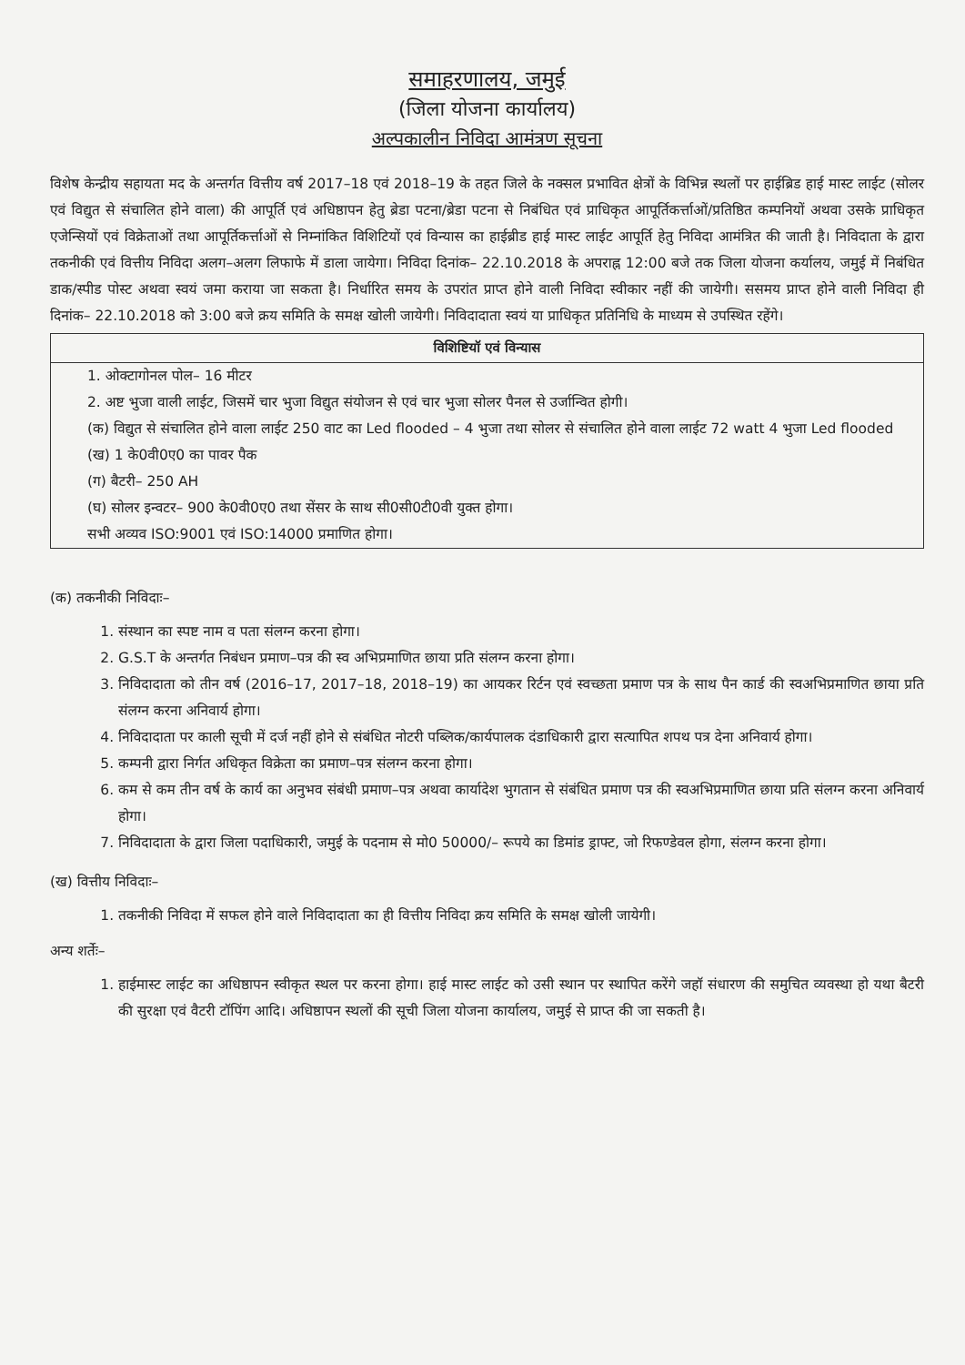समाहरणालय, जमुई
(जिला योजना कार्यालय)
अल्पकालीन निविदा आमंत्रण सूचना
विशेष केन्द्रीय सहायता मद के अन्तर्गत वित्तीय वर्ष 2017–18 एवं 2018–19 के तहत जिले के नक्सल प्रभावित क्षेत्रों के विभिन्न स्थलों पर हाईब्रिड हाई मास्ट लाईट (सोलर एवं विद्युत से संचालित होने वाला) की आपूर्ति एवं अधिष्ठापन हेतु ब्रेडा पटना/ब्रेडा पटना से निबंधित एवं प्राधिकृत आपूर्तिकर्त्ताओं/प्रतिष्ठित कम्पनियों अथवा उसके प्राधिकृत एजेन्सियों एवं विक्रेताओं तथा आपूर्तिकर्त्ताओं से निम्नांकित विशिटियों एवं विन्यास का हाईब्रीड हाई मास्ट लाईट आपूर्ति हेतु निविदा आमंत्रित की जाती है। निविदाता के द्वारा तकनीकी एवं वित्तीय निविदा अलग–अलग लिफाफे में डाला जायेगा। निविदा दिनांक– 22.10.2018 के अपराह्न 12:00 बजे तक जिला योजना कर्यालय, जमुई में निबंधित डाक/स्पीड पोस्ट अथवा स्वयं जमा कराया जा सकता है। निर्धारित समय के उपरांत प्राप्त होने वाली निविदा स्वीकार नहीं की जायेगी। ससमय प्राप्त होने वाली निविदा ही दिनांक– 22.10.2018 को 3:00 बजे क्रय समिति के समक्ष खोली जायेगी। निविदादाता स्वयं या प्राधिकृत प्रतिनिधि के माध्यम से उपस्थित रहेंगे।
| विशिष्टियॉ एवं विन्यास |
| --- |
| 1. ओक्टागोनल पोल– 16 मीटर 2. अष्ट भुजा वाली लाईट, जिसमें चार भुजा विद्युत संयोजन से एवं चार भुजा सोलर पैनल से उर्जान्वित होगी। (क) विद्युत से संचालित होने वाला लाईट 250 वाट का Led flooded – 4 भुजा तथा सोलर से संचालित होने वाला लाईट 72 watt 4 भुजा Led flooded (ख) 1 के0वी0ए0 का पावर पैक (ग) बैटरी– 250 AH (घ) सोलर इन्वटर– 900 के0वी0ए0 तथा सेंसर के साथ सी0सी0टी0वी युक्त होगा। सभी अव्यव ISO:9001 एवं ISO:14000 प्रमाणित होगा। |
(क) तकनीकी निविदाः–
1. संस्थान का स्पष्ट नाम व पता संलग्न करना होगा।
2. G.S.T के अन्तर्गत निबंधन प्रमाण–पत्र की स्व अभिप्रमाणित छाया प्रति संलग्न करना होगा।
3. निविदादाता को तीन वर्ष (2016–17, 2017–18, 2018–19) का आयकर रिर्टन एवं स्वच्छता प्रमाण पत्र के साथ पैन कार्ड की स्वअभिप्रमाणित छाया प्रति संलग्न करना अनिवार्य होगा।
4. निविदादाता पर काली सूची में दर्ज नहीं होने से संबंधित नोटरी पब्लिक/कार्यपालक दंडाधिकारी द्वारा सत्यापित शपथ पत्र देना अनिवार्य होगा।
5. कम्पनी द्वारा निर्गत अधिकृत विक्रेता का प्रमाण–पत्र संलग्न करना होगा।
6. कम से कम तीन वर्ष के कार्य का अनुभव संबंधी प्रमाण–पत्र अथवा कार्यादेश भुगतान से संबंधित प्रमाण पत्र की स्वअभिप्रमाणित छाया प्रति संलग्न करना अनिवार्य होगा।
7. निविदादाता के द्वारा जिला पदाधिकारी, जमुई के पदनाम से मो0 50000/– रूपये का डिमांड ड्राफ्ट, जो रिफण्डेवल होगा, संलग्न करना होगा।
(ख) वित्तीय निविदाः–
1. तकनीकी निविदा में सफल होने वाले निविदादाता का ही वित्तीय निविदा क्रय समिति के समक्ष खोली जायेगी।
अन्य शर्तेः–
1. हाईमास्ट लाईट का अधिष्ठापन स्वीकृत स्थल पर करना होगा। हाई मास्ट लाईट को उसी स्थान पर स्थापित करेंगे जहॉ संधारण की समुचित व्यवस्था हो यथा बैटरी की सुरक्षा एवं वैटरी टॉपिंग आदि। अधिष्ठापन स्थलों की सूची जिला योजना कार्यालय, जमुई से प्राप्त की जा सकती है।